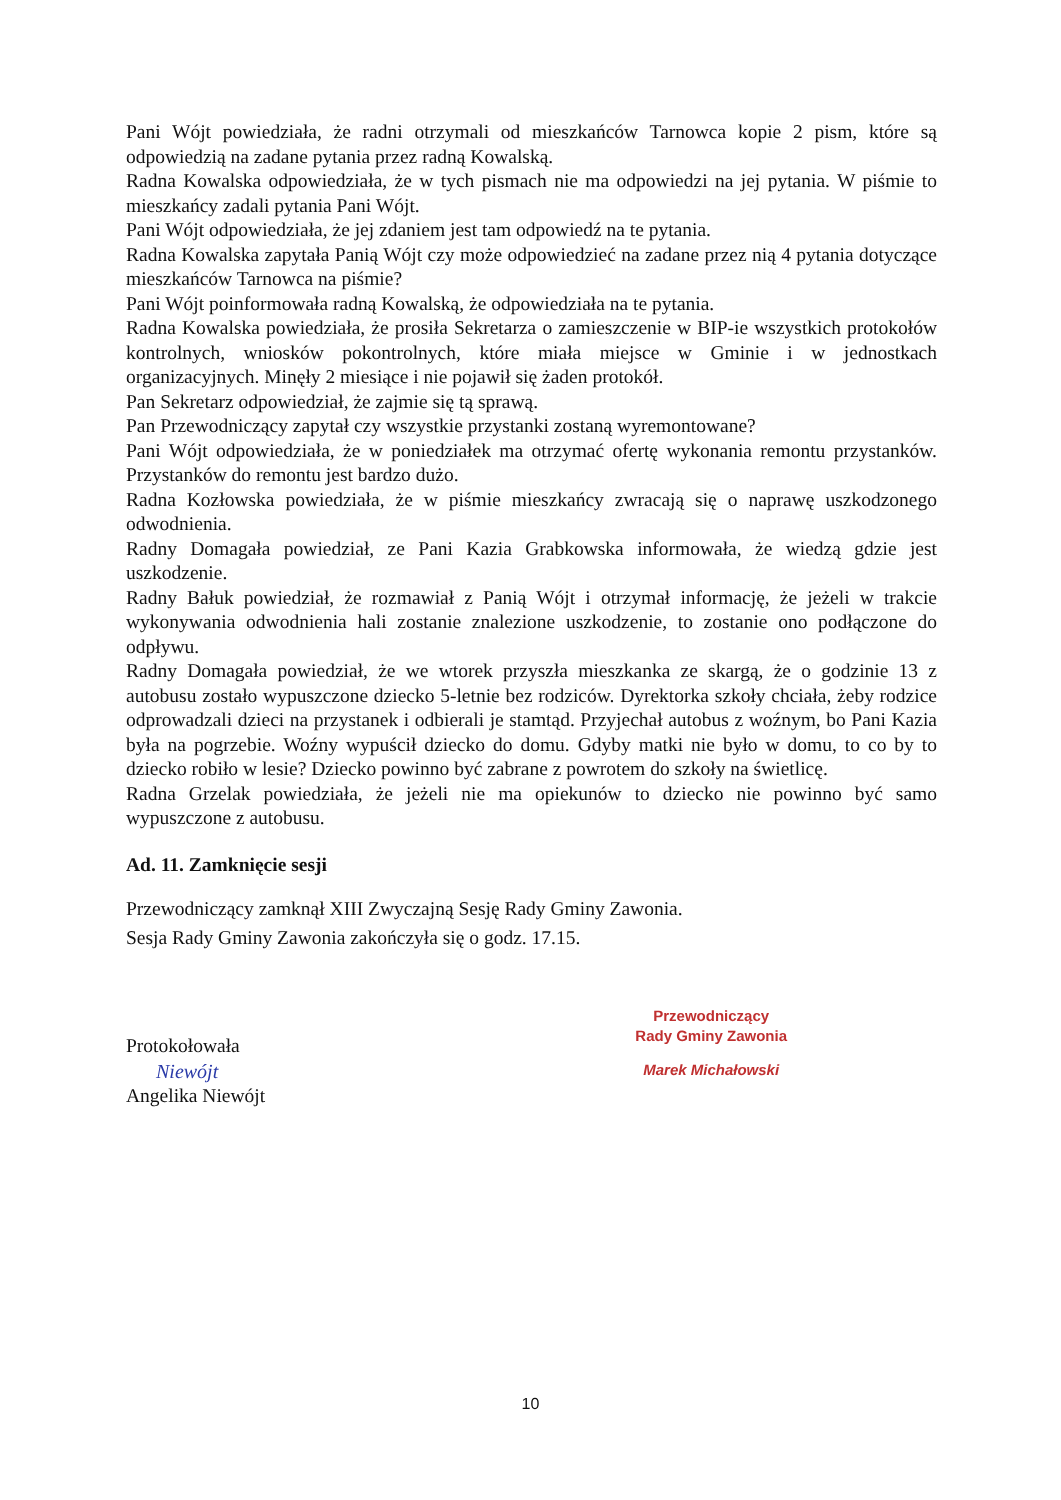Pani Wójt powiedziała, że radni otrzymali od mieszkańców Tarnowca kopie 2 pism, które są odpowiedzią na zadane pytania przez radną Kowalską.
Radna Kowalska odpowiedziała, że w tych pismach nie ma odpowiedzi na jej pytania. W piśmie to mieszkańcy zadali pytania Pani Wójt.
Pani Wójt odpowiedziała, że jej zdaniem jest tam odpowiedź na te pytania.
Radna Kowalska zapytała Panią Wójt czy może odpowiedzieć na zadane przez nią 4 pytania dotyczące mieszkańców Tarnowca na piśmie?
Pani Wójt poinformowała radną Kowalską, że odpowiedziała na te pytania.
Radna Kowalska powiedziała, że prosiła Sekretarza o zamieszczenie w BIP-ie wszystkich protokołów kontrolnych, wniosków pokontrolnych, które miała miejsce w Gminie i w jednostkach organizacyjnych. Minęły 2 miesiące i nie pojawił się żaden protokół.
Pan Sekretarz odpowiedział, że zajmie się tą sprawą.
Pan Przewodniczący zapytał czy wszystkie przystanki zostaną wyremontowane?
Pani Wójt odpowiedziała, że w poniedziałek ma otrzymać ofertę wykonania remontu przystanków. Przystanków do remontu jest bardzo dużo.
Radna Kozłowska powiedziała, że w piśmie mieszkańcy zwracają się o naprawę uszkodzonego odwodnienia.
Radny Domagała powiedział, ze Pani Kazia Grabkowska informowała, że wiedzą gdzie jest uszkodzenie.
Radny Bałuk powiedział, że rozmawiał z Panią Wójt i otrzymał informację, że jeżeli w trakcie wykonywania odwodnienia hali zostanie znalezione uszkodzenie, to zostanie ono podłączone do odpływu.
Radny Domagała powiedział, że we wtorek przyszła mieszkanka ze skargą, że o godzinie 13 z autobusu zostało wypuszczone dziecko 5-letnie bez rodziców. Dyrektorka szkoły chciała, żeby rodzice odprowadzali dzieci na przystanek i odbierali je stamtąd. Przyjechał autobus z woźnym, bo Pani Kazia była na pogrzebie. Woźny wypuścił dziecko do domu. Gdyby matki nie było w domu, to co by to dziecko robiło w lesie? Dziecko powinno być zabrane z powrotem do szkoły na świetlicę.
Radna Grzelak powiedziała, że jeżeli nie ma opiekunów to dziecko nie powinno być samo wypuszczone z autobusu.
Ad. 11. Zamknięcie sesji
Przewodniczący zamknął XIII Zwyczajną Sesję Rady Gminy Zawonia.
Sesja Rady Gminy Zawonia zakończyła się o godz. 17.15.
Protokołowała
Niewójt
Angelika Niewójt
Przewodniczący
Rady Gminy Zawonia
Marek Michałowski
10